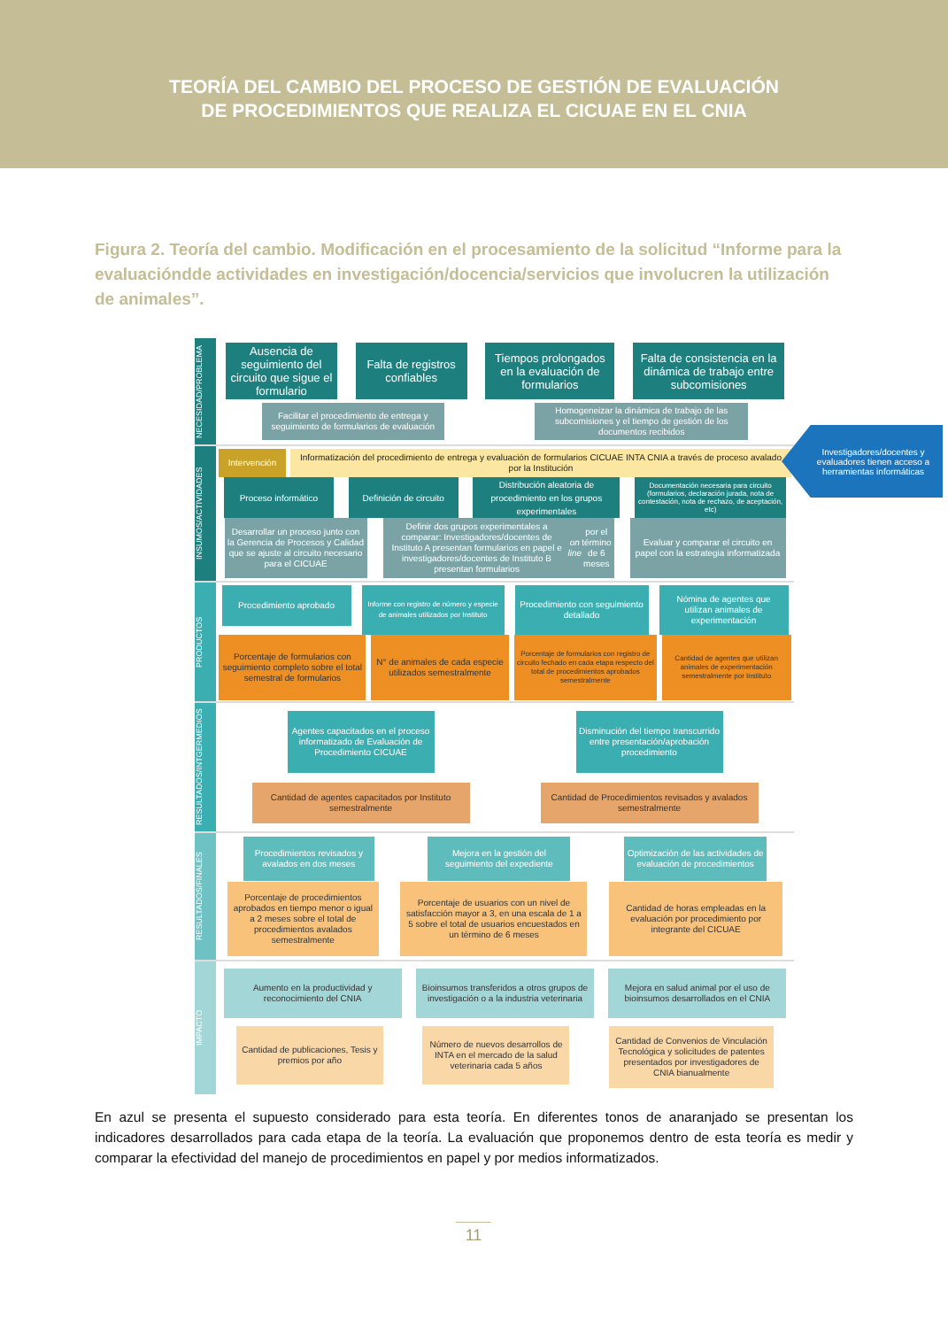TEORÍA DEL CAMBIO DEL PROCESO DE GESTIÓN DE EVALUACIÓN
DE PROCEDIMIENTOS QUE REALIZA EL CICUAE EN EL CNIA
Figura 2. Teoría del cambio. Modificación en el procesamiento de la solicitud “Informe para la evaluacióndde actividades en investigación/docencia/servicios que involucren la utilización de animales”.
NECESIDAD/PROBLEMA
Ausencia de seguimiento del circuito que sigue el formulario
Falta de registros confiables
Tiempos prolongados en la evaluación de formularios
Falta de consistencia en la dinámica de trabajo entre subcomisiones
Facilitar el procedimiento de entrega y seguimiento de formularios de evaluación
Homogeneizar la dinámica de trabajo de las subcomisiones y el tiempo de gestión de los documentos recibidos
INSUMOS/ACTIVIDADES
Intervención
Informatización del procedimiento de entrega y evaluación de formularios CICUAE INTA CNIA a través de proceso avalado por la Institución
Proceso informático Definición de circuito
Distribución aleatoria de procedimiento en los grupos experimentales
Documentación necesaria para circuito (formularios, declaración jurada, nota de contestación, nota de rechazo, de aceptación, etc)
Desarrollar un proceso junto con la Gerencia de Procesos y Calidad que se ajuste al circuito necesario para el CICUAE
Definir dos grupos experimentales a comparar: Investigadores/docentes de Instituto A presentan formularios en papel e investigadores/docentes de Instituto B presentan formularios on line por el término de 6 meses
Evaluar y comparar el circuito en papel con la estrategia informatizada
PRODUCTOS
Procedimiento aprobado
Informe con registro de número y especie de animales utilizados por Instituto
Procedimiento con seguimiento detallado
Nómina de agentes que utilizan animales de experimentación
Porcentaje de formularios con seguimiento completo sobre el total semestral de formularios
N° de animales de cada especie utilizados semestralmente
Porcentaje de formularios con registro de circuito fechado en cada etapa respecto del total de procedimientos aprobados semestralmente
Cantidad de agentes que utilizan animales de experimentación semestralmente por Instituto
RESULTADOS/INTGERMEDIOS
Agentes capacitados en el proceso informatizado de Evaluación de Procedimiento CICUAE
Disminución del tiempo transcurrido entre presentación/aprobación procedimiento
Cantidad de agentes capacitados por Instituto semestralmente
Cantidad de Procedimientos revisados y avalados semestralmente
RESULTADOS/FINALES
Procedimientos revisados y avalados en dos meses
Mejora en la gestión del seguimiento del expediente
Optimización de las actividades de evaluación de procedimientos
Porcentaje de procedimientos aprobados en tiempo menor o igual a 2 meses sobre el total de procedimientos avalados semestralmente
Porcentaje de usuarios con un nivel de satisfacción mayor a 3, en una escala de 1 a 5 sobre el total de usuarios encuestados en un término de 6 meses
Cantidad de horas empleadas en la evaluación por procedimiento por integrante del CICUAE
IMPACTO
Aumento en la productividad y reconocimiento del CNIA
Bioinsumos transferidos a otros grupos de investigación o a la industria veterinaria
Mejora en salud animal por el uso de bioinsumos desarrollados en el CNIA
Cantidad de publicaciones, Tesis y premios por año
Número de nuevos desarrollos de INTA en el mercado de la salud veterinaria cada 5 años
Cantidad de Convenios de Vinculación Tecnológica y solicitudes de patentes presentados por investigadores de CNIA bianualmente
Investigadores/docentes y evaluadores tienen acceso a herramientas informáticas
En azul se presenta el supuesto considerado para esta teoría. En diferentes tonos de anaranjado se presentan los indicadores desarrollados para cada etapa de la teoría. La evaluación que proponemos dentro de esta teoría es medir y comparar la efectividad del manejo de procedimientos en papel y por medios informatizados.
11